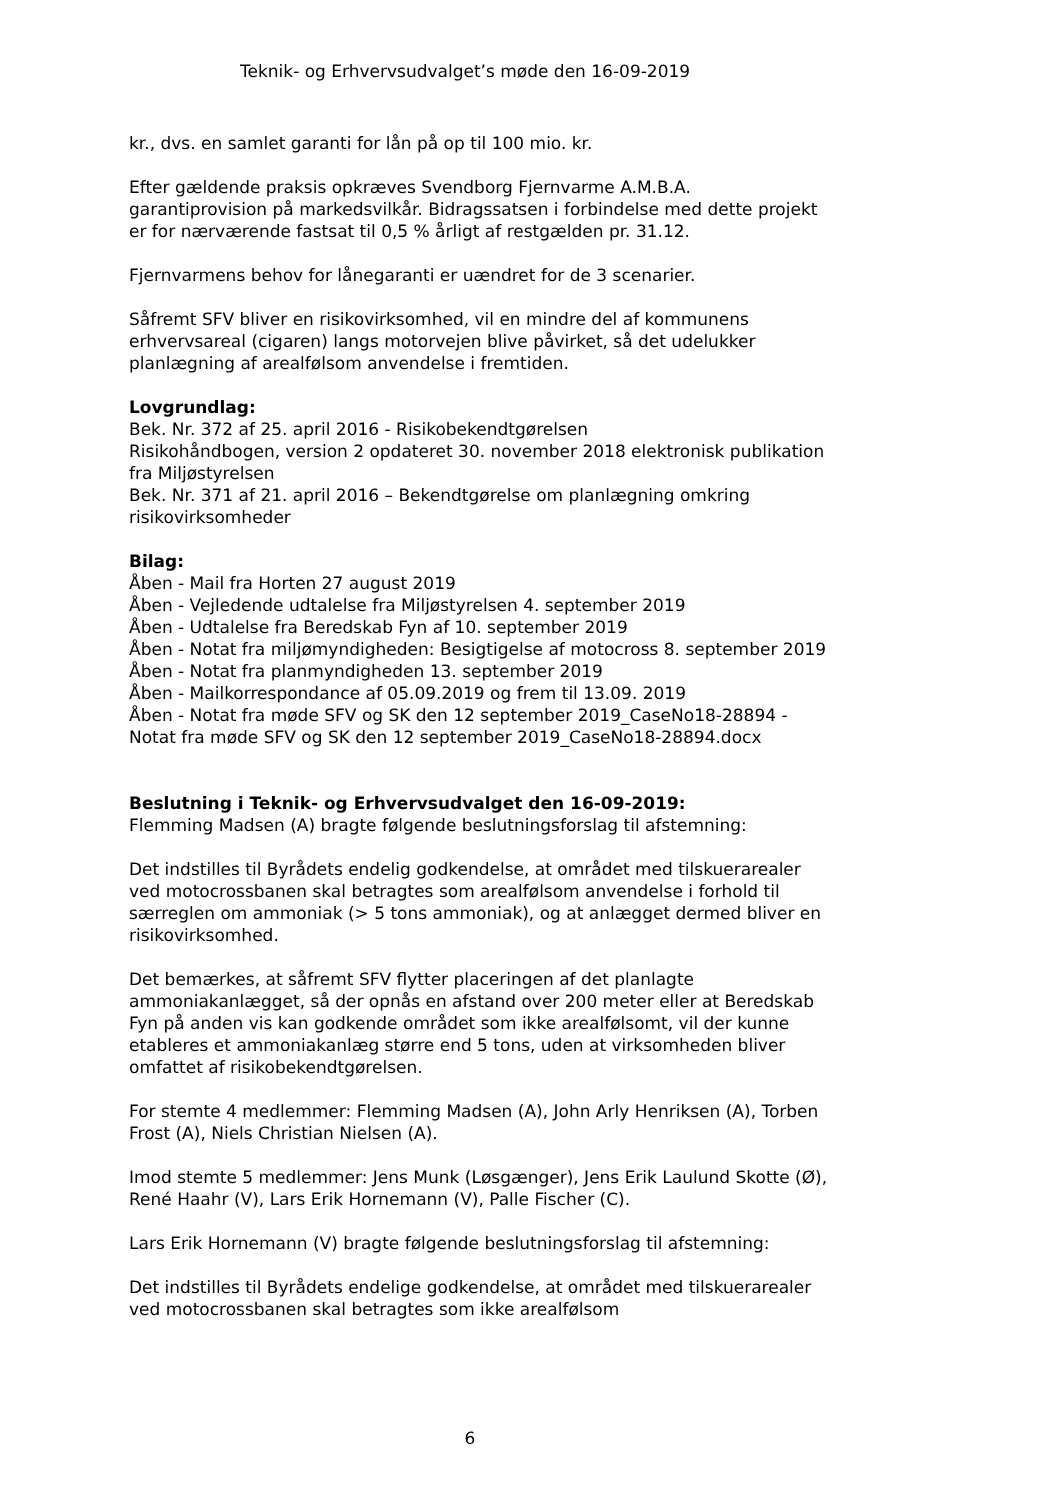Teknik- og Erhvervsudvalget’s møde den 16-09-2019
kr., dvs. en samlet garanti for lån på op til 100 mio. kr.
Efter gældende praksis opkræves Svendborg Fjernvarme A.M.B.A. garantiprovision på markedsvilkår. Bidragssatsen i forbindelse med dette projekt er for nærværende fastsat til 0,5 % årligt af restgælden pr. 31.12.
Fjernvarmens behov for lånegaranti er uændret for de 3 scenarier.
Såfremt SFV bliver en risikovirksomhed, vil en mindre del af kommunens erhvervsareal (cigaren) langs motorvejen blive påvirket, så det udelukker planlægning af arealfølsom anvendelse i fremtiden.
Lovgrundlag:
Bek. Nr. 372 af 25. april 2016 - Risikobekendtgørelsen
Risikohåndbogen, version 2 opdateret 30. november 2018 elektronisk publikation fra Miljøstyrelsen
Bek. Nr. 371 af 21. april 2016 – Bekendtgørelse om planlægning omkring risikovirksomheder
Bilag:
Åben - Mail fra Horten 27 august 2019
Åben - Vejledende udtalelse fra Miljøstyrelsen 4. september 2019
Åben - Udtalelse fra Beredskab Fyn af 10. september 2019
Åben - Notat fra miljømyndigheden: Besigtigelse af motocross 8. september 2019
Åben - Notat fra planmyndigheden 13. september 2019
Åben - Mailkorrespondance af 05.09.2019 og frem til 13.09. 2019
Åben - Notat fra møde SFV og SK den 12 september 2019_CaseNo18-28894 - Notat fra møde SFV og SK den 12 september 2019_CaseNo18-28894.docx
Beslutning i Teknik- og Erhvervsudvalget den 16-09-2019:
Flemming Madsen (A) bragte følgende beslutningsforslag til afstemning:
Det indstilles til Byrådets endelig godkendelse, at området med tilskuerarealer ved motocrossbanen skal betragtes som arealfølsom anvendelse i forhold til særreglen om ammoniak (> 5 tons ammoniak), og at anlægget dermed bliver en risikovirksomhed.
Det bemærkes, at såfremt SFV flytter placeringen af det planlagte ammoniakanlægget, så der opnås en afstand over 200 meter eller at Beredskab Fyn på anden vis kan godkende området som ikke arealfølsomt, vil der kunne etableres et ammoniakanlæg større end 5 tons, uden at virksomheden bliver omfattet af risikobekendtgørelsen.
For stemte 4 medlemmer: Flemming Madsen (A), John Arly Henriksen (A), Torben Frost (A), Niels Christian Nielsen (A).
Imod stemte 5 medlemmer: Jens Munk (Løsgænger), Jens Erik Laulund Skotte (Ø), René Haahr (V), Lars Erik Hornemann (V), Palle Fischer (C).
Lars Erik Hornemann (V) bragte følgende beslutningsforslag til afstemning:
Det indstilles til Byrådets endelige godkendelse, at området med tilskuerarealer ved motocrossbanen skal betragtes som ikke arealfølsom
6